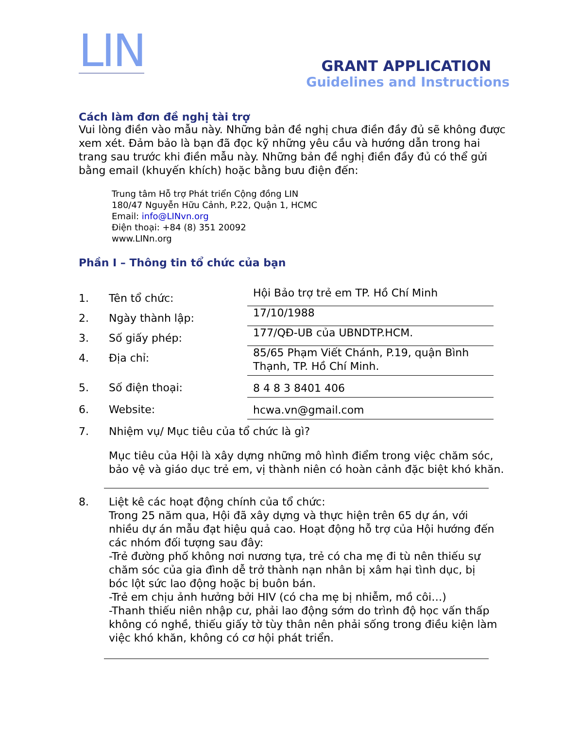LIN
GRANT APPLICATION
Guidelines and Instructions
Cách làm đơn đề nghị tài trợ
Vui lòng điền vào mẫu này. Những bản đề nghị chưa điền đầy đủ sẽ không được xem xét. Đảm bảo là bạn đã đọc kỹ những yêu cầu và hướng dẫn trong hai trang sau trước khi điền mẫu này. Những bản đề nghị điền đầy đủ có thể gửi bằng email (khuyến khích) hoặc bằng bưu điện đến:
Trung tâm Hỗ trợ Phát triển Cộng đồng LIN
180/47 Nguyễn Hữu Cảnh, P.22, Quận 1, HCMC
Email: info@LINvn.org
Điện thoại: +84 (8) 351 20092
www.LINn.org
Phần I – Thông tin tổ chức của bạn
1. Tên tổ chức:
Hội Bảo trợ trẻ em TP. Hồ Chí Minh
2. Ngày thành lập:
17/10/1988
3. Số giấy phép:
177/QĐ-UB của UBNDTP.HCM.
4. Địa chỉ:
85/65 Phạm Viết Chánh, P.19, quận Bình Thạnh, TP. Hồ Chí Minh.
5. Số điện thoại:
8 4 8 3 8401 406
6. Website:
hcwa.vn@gmail.com
7. Nhiệm vụ/ Mục tiêu của tổ chức là gì?
Mục tiêu của Hội là xây dựng những mô hình điểm trong việc chăm sóc, bảo vệ và giáo dục trẻ em, vị thành niên có hoàn cảnh đặc biệt khó khăn.
8. Liệt kê các hoạt động chính của tổ chức:
Trong 25 năm qua, Hội đã xây dựng và thực hiện trên 65 dự án, với nhiều dự án mẫu đạt hiệu quả cao. Hoạt động hỗ trợ của Hội hướng đến các nhóm đối tượng sau đây:
-Trẻ đường phố không nơi nương tựa, trẻ có cha mẹ đi tù nên thiếu sự chăm sóc của gia đình dễ trở thành nạn nhân bị xâm hại tình dục, bị bóc lột sức lao động hoặc bị buôn bán.
-Trẻ em chịu ảnh hưởng bởi HIV (có cha mẹ bị nhiễm, mồ côi…)
-Thanh thiếu niên nhập cư, phải lao động sớm do trình độ học vấn thấp không có nghề, thiếu giấy tờ tùy thân nên phải sống trong điều kiện làm việc khó khăn, không có cơ hội phát triển.